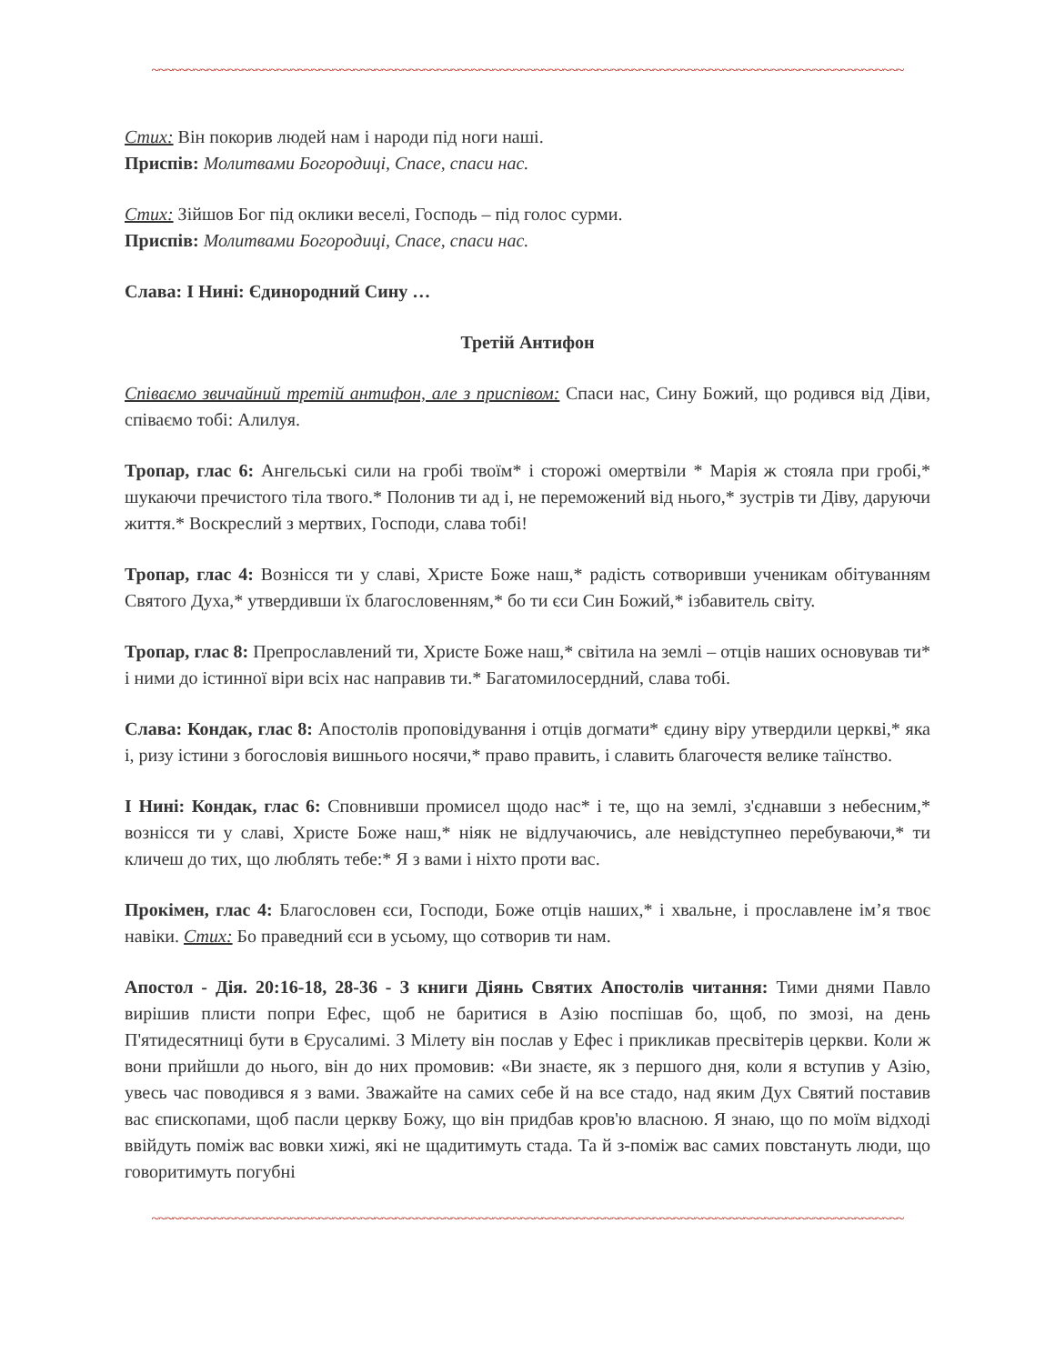~~~~~~~~~~~~~~~~~~~~~~~~~~~~~~~~~~~~~~~~~~~~~~~~~~~~~~~~~~~~~~~~~~~~~~~~~~~~~~~~~~~~~~~~~~~~~~~~~~~~~~~~~~~~
Стих: Він покорив людей нам і народи під ноги наші.
Приспів: Молитвами Богородиці, Спасе, спаси нас.
Стих: Зійшов Бог під оклики веселі, Господь – під голос сурми.
Приспів: Молитвами Богородиці, Спасе, спаси нас.
Слава: І Нині: Єдинородний Сину …
Третій Антифон
Співаємо звичайний третій антифон, але з приспівом: Спаси нас, Сину Божий, що родився від Діви, співаємо тобі: Алилуя.
Тропар, глас 6: Ангельські сили на гробі твоїм* і сторожі омертвіли * Марія ж стояла при гробі,* шукаючи пречистого тіла твого.* Полонив ти ад і, не переможений від нього,* зустрів ти Діву, даруючи життя.* Воскреслий з мертвих, Господи, слава тобі!
Тропар, глас 4: Вознісся ти у славі, Христе Боже наш,* радість сотворивши ученикам обітуванням Святого Духа,* утвердивши їх благословенням,* бо ти єси Син Божий,* ізбавитель світу.
Тропар, глас 8: Препрославлений ти, Христе Боже наш,* світила на землі – отців наших основував ти* і ними до істинної віри всіх нас направив ти.* Багатомилосердний, слава тобі.
Слава: Кондак, глас 8: Апостолів проповідування і отців догмати* єдину віру утвердили церкві,* яка і, ризу істини з богословія вишнього носячи,* право править, і славить благочестя велике таїнство.
І Нині: Кондак, глас 6: Сповнивши промисел щодо нас* і те, що на землі, з'єднавши з небесним,* вознісся ти у славі, Христе Боже наш,* ніяк не відлучаючись, але невідступнео перебуваючи,* ти кличеш до тих, що люблять тебе:* Я з вами і ніхто проти вас.
Прокімен, глас 4: Благословен єси, Господи, Боже отців наших,* і хвальне, і прославлене ім’я твоє навіки. Стих: Бо праведний єси в усьому, що сотворив ти нам.
Апостол - Дія. 20:16-18, 28-36 - З книги Діянь Святих Апостолів читання: Тими днями Павло вирішив плисти попри Ефес, щоб не баритися в Азію поспішав бо, щоб, по змозі, на день П'ятидесятниці бути в Єрусалимі. З Мілету він послав у Ефес і прикликав пресвітерів церкви. Коли ж вони прийшли до нього, він до них промовив: «Ви знаєте, як з першого дня, коли я вступив у Азію, увесь час поводився я з вами. Зважайте на самих себе й на все стадо, над яким Дух Святий поставив вас єпископами, щоб пасли церкву Божу, що він придбав кров'ю власною. Я знаю, що по моїм відході ввійдуть поміж вас вовки хижі, які не щадитимуть стада. Та й з-поміж вас самих повстануть люди, що говоритимуть погубні
~~~~~~~~~~~~~~~~~~~~~~~~~~~~~~~~~~~~~~~~~~~~~~~~~~~~~~~~~~~~~~~~~~~~~~~~~~~~~~~~~~~~~~~~~~~~~~~~~~~~~~~~~~~~